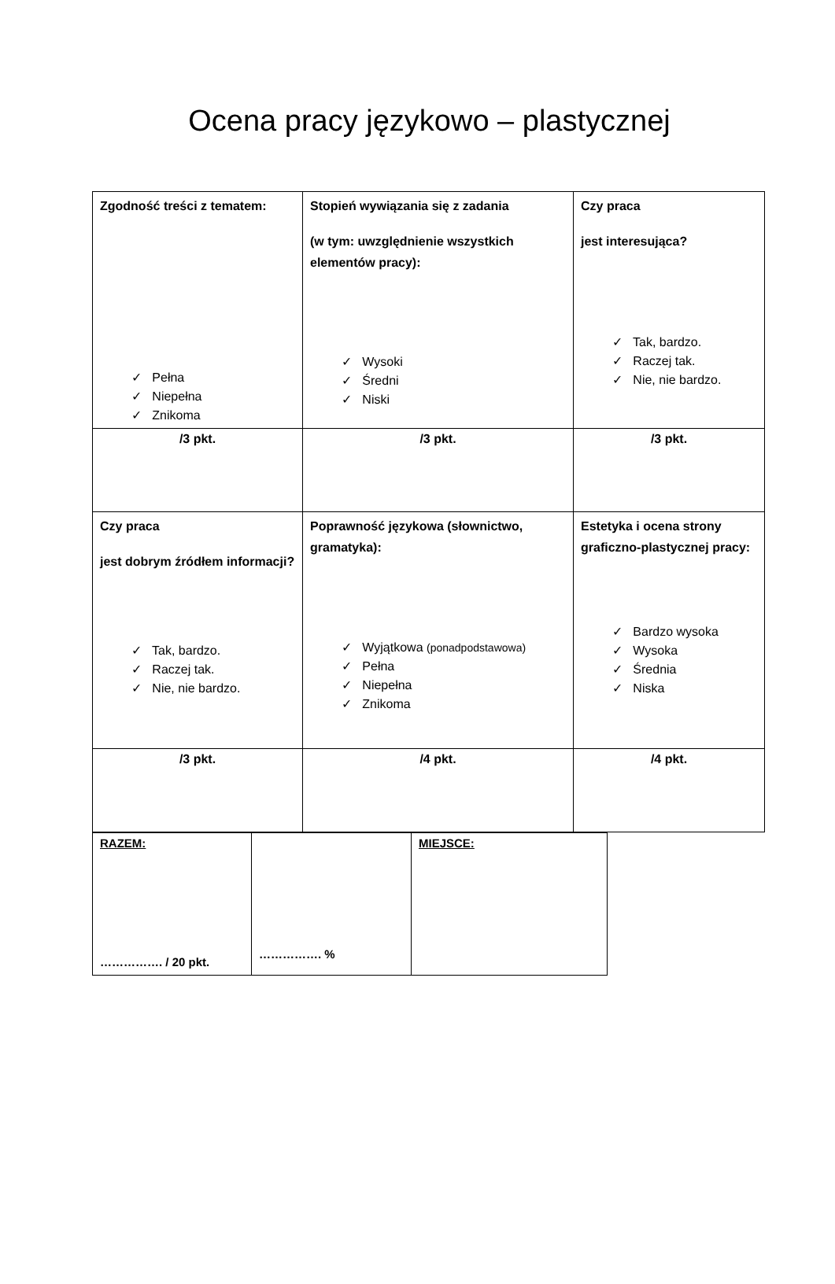Ocena pracy językowo – plastycznej
| Zgodność treści z tematem: ✓ Pełna ✓ Niepełna ✓ Znikoma | Stopień wywiązania się z zadania (w tym: uwzględnienie wszystkich elementów pracy): ✓ Wysoki ✓ Średni ✓ Niski | Czy praca jest interesująca? ✓ Tak, bardzo. ✓ Raczej tak. ✓ Nie, nie bardzo. |
| /3 pkt. | /3 pkt. | /3 pkt. |
| Czy praca jest dobrym źródłem informacji? ✓ Tak, bardzo. ✓ Raczej tak. ✓ Nie, nie bardzo. | Poprawność językowa (słownictwo, gramatyka): ✓ Wyjątkowa (ponadpodstawowa) ✓ Pełna ✓ Niepełna ✓ Znikoma | Estetyka i ocena strony graficzno-plastycznej pracy: ✓ Bardzo wysoka ✓ Wysoka ✓ Średnia ✓ Niska |
| /3 pkt. | /4 pkt. | /4 pkt. |
| RAZEM: ……………. / 20 pkt. | ……………. % | MIEJSCE: |